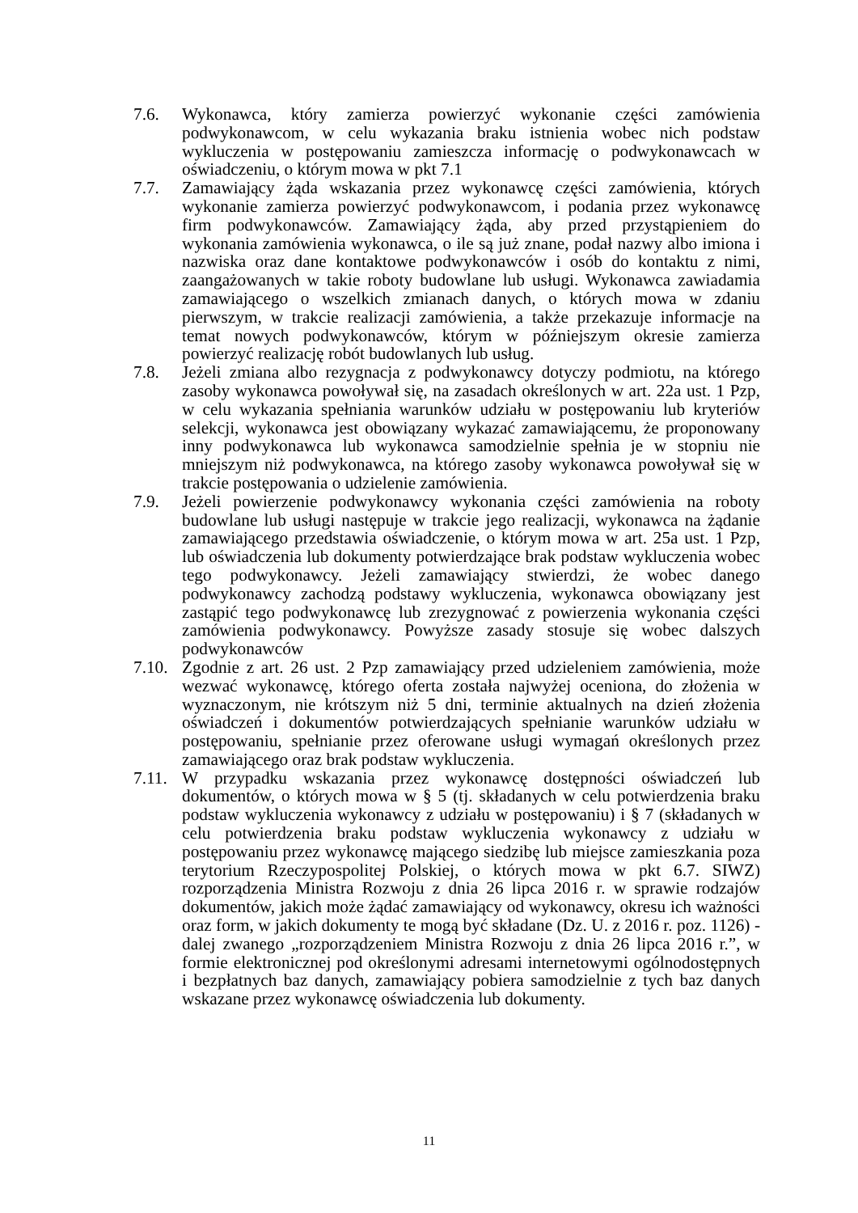7.6. Wykonawca, który zamierza powierzyć wykonanie części zamówienia podwykonawcom, w celu wykazania braku istnienia wobec nich podstaw wykluczenia w postępowaniu zamieszcza informację o podwykonawcach w oświadczeniu, o którym mowa w pkt 7.1
7.7. Zamawiający żąda wskazania przez wykonawcę części zamówienia, których wykonanie zamierza powierzyć podwykonawcom, i podania przez wykonawcę firm podwykonawców. Zamawiający żąda, aby przed przystąpieniem do wykonania zamówienia wykonawca, o ile są już znane, podał nazwy albo imiona i nazwiska oraz dane kontaktowe podwykonawców i osób do kontaktu z nimi, zaangażowanych w takie roboty budowlane lub usługi. Wykonawca zawiadamia zamawiającego o wszelkich zmianach danych, o których mowa w zdaniu pierwszym, w trakcie realizacji zamówienia, a także przekazuje informacje na temat nowych podwykonawców, którym w późniejszym okresie zamierza powierzyć realizację robót budowlanych lub usług.
7.8. Jeżeli zmiana albo rezygnacja z podwykonawcy dotyczy podmiotu, na którego zasoby wykonawca powoływał się, na zasadach określonych w art. 22a ust. 1 Pzp, w celu wykazania spełniania warunków udziału w postępowaniu lub kryteriów selekcji, wykonawca jest obowiązany wykazać zamawiającemu, że proponowany inny podwykonawca lub wykonawca samodzielnie spełnia je w stopniu nie mniejszym niż podwykonawca, na którego zasoby wykonawca powoływał się w trakcie postępowania o udzielenie zamówienia.
7.9. Jeżeli powierzenie podwykonawcy wykonania części zamówienia na roboty budowlane lub usługi następuje w trakcie jego realizacji, wykonawca na żądanie zamawiającego przedstawia oświadczenie, o którym mowa w art. 25a ust. 1 Pzp, lub oświadczenia lub dokumenty potwierdzające brak podstaw wykluczenia wobec tego podwykonawcy. Jeżeli zamawiający stwierdzi, że wobec danego podwykonawcy zachodzą podstawy wykluczenia, wykonawca obowiązany jest zastąpić tego podwykonawcę lub zrezygnować z powierzenia wykonania części zamówienia podwykonawcy. Powyższe zasady stosuje się wobec dalszych podwykonawców
7.10.
Zgodnie z art. 26 ust. 2 Pzp zamawiający przed udzieleniem zamówienia, może wezwać wykonawcę, którego oferta została najwyżej oceniona, do złożenia w wyznaczonym, nie krótszym niż 5 dni, terminie aktualnych na dzień złożenia oświadczeń i dokumentów potwierdzających spełnianie warunków udziału w postępowaniu, spełnianie przez oferowane usługi wymagań określonych przez zamawiającego oraz brak podstaw wykluczenia.
7.11.
W przypadku wskazania przez wykonawcę dostępności oświadczeń lub dokumentów, o których mowa w § 5 (tj. składanych w celu potwierdzenia braku podstaw wykluczenia wykonawcy z udziału w postępowaniu) i § 7 (składanych w celu potwierdzenia braku podstaw wykluczenia wykonawcy z udziału w postępowaniu przez wykonawcę mającego siedzibę lub miejsce zamieszkania poza terytorium Rzeczypospolitej Polskiej, o których mowa w pkt 6.7. SIWZ) rozporządzenia Ministra Rozwoju z dnia 26 lipca 2016 r. w sprawie rodzajów dokumentów, jakich może żądać zamawiający od wykonawcy, okresu ich ważności oraz form, w jakich dokumenty te mogą być składane (Dz. U. z 2016 r. poz. 1126) - dalej zwanego „rozporządzeniem Ministra Rozwoju z dnia 26 lipca 2016 r.”, w formie elektronicznej pod określonymi adresami internetowymi ogólnodostępnych i bezpłatnych baz danych, zamawiający pobiera samodzielnie z tych baz danych wskazane przez wykonawcę oświadczenia lub dokumenty.
11